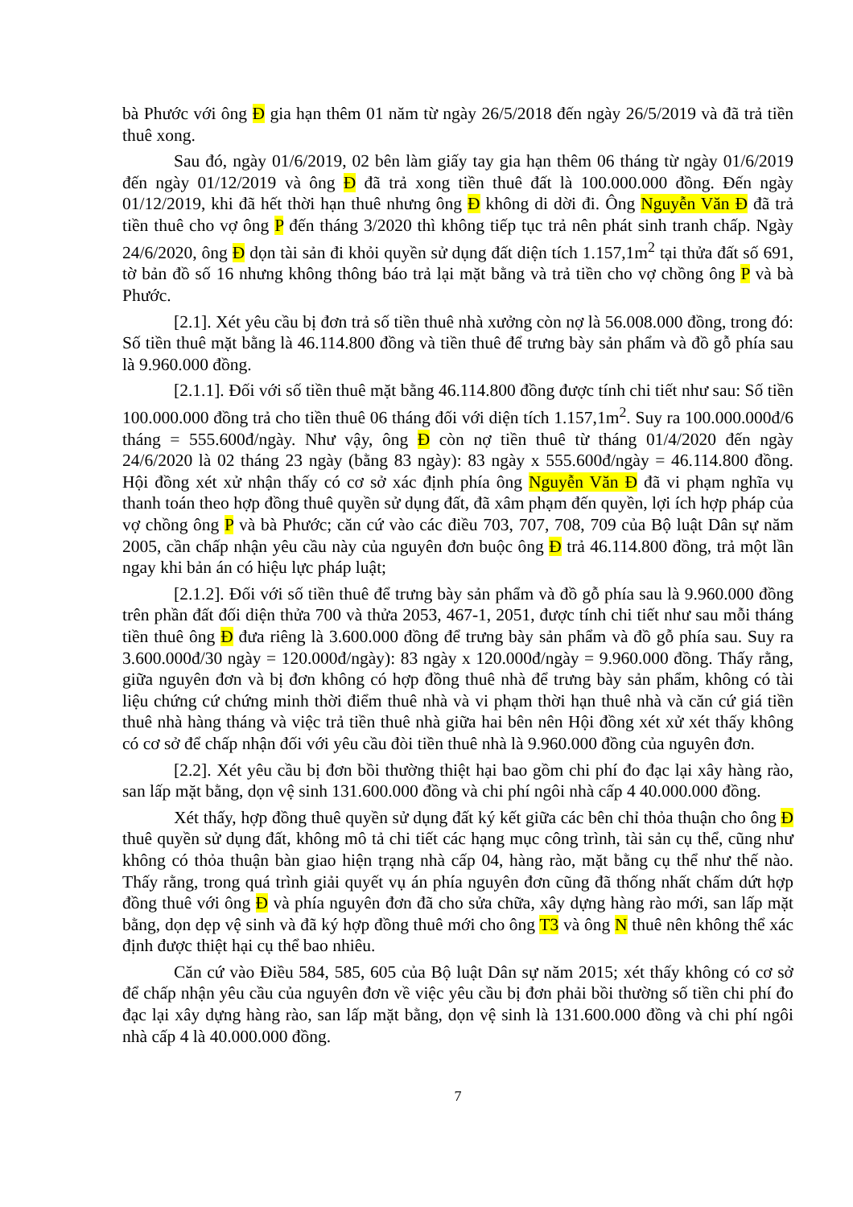bà Phước với ông Đ gia hạn thêm 01 năm từ ngày 26/5/2018 đến ngày 26/5/2019 và đã trả tiền thuê xong.
Sau đó, ngày 01/6/2019, 02 bên làm giấy tay gia hạn thêm 06 tháng từ ngày 01/6/2019 đến ngày 01/12/2019 và ông Đ đã trả xong tiền thuê đất là 100.000.000 đồng. Đến ngày 01/12/2019, khi đã hết thời hạn thuê nhưng ông Đ không di dời đi. Ông Nguyễn Văn Đ đã trả tiền thuê cho vợ ông P đến tháng 3/2020 thì không tiếp tục trả nên phát sinh tranh chấp. Ngày 24/6/2020, ông Đ dọn tài sản đi khỏi quyền sử dụng đất diện tích 1.157,1m<sup>2</sup> tại thửa đất số 691, tờ bản đồ số 16 nhưng không thông báo trả lại mặt bằng và trả tiền cho vợ chồng ông P và bà Phước.
[2.1]. Xét yêu cầu bị đơn trả số tiền thuê nhà xưởng còn nợ là 56.008.000 đồng, trong đó: Số tiền thuê mặt bằng là 46.114.800 đồng và tiền thuê để trưng bày sản phẩm và đồ gỗ phía sau là 9.960.000 đồng.
[2.1.1]. Đối với số tiền thuê mặt bằng 46.114.800 đồng được tính chi tiết như sau: Số tiền 100.000.000 đồng trả cho tiền thuê 06 tháng đối với diện tích 1.157,1m<sup>2</sup>. Suy ra 100.000.000đ/6 tháng = 555.600đ/ngày. Như vậy, ông Đ còn nợ tiền thuê từ tháng 01/4/2020 đến ngày 24/6/2020 là 02 tháng 23 ngày (bằng 83 ngày): 83 ngày x 555.600đ/ngày = 46.114.800 đồng. Hội đồng xét xử nhận thấy có cơ sở xác định phía ông Nguyễn Văn Đ đã vi phạm nghĩa vụ thanh toán theo hợp đồng thuê quyền sử dụng đất, đã xâm phạm đến quyền, lợi ích hợp pháp của vợ chồng ông P và bà Phước; căn cứ vào các điều 703, 707, 708, 709 của Bộ luật Dân sự năm 2005, cần chấp nhận yêu cầu này của nguyên đơn buộc ông Đ trả 46.114.800 đồng, trả một lần ngay khi bản án có hiệu lực pháp luật;
[2.1.2]. Đối với số tiền thuê để trưng bày sản phẩm và đồ gỗ phía sau là 9.960.000 đồng trên phần đất đối diện thửa 700 và thửa 2053, 467-1, 2051, được tính chi tiết như sau mỗi tháng tiền thuê ông Đ đưa riêng là 3.600.000 đồng để trưng bày sản phẩm và đồ gỗ phía sau. Suy ra 3.600.000đ/30 ngày = 120.000đ/ngày): 83 ngày x 120.000đ/ngày = 9.960.000 đồng. Thấy rằng, giữa nguyên đơn và bị đơn không có hợp đồng thuê nhà để trưng bày sản phẩm, không có tài liệu chứng cứ chứng minh thời điểm thuê nhà và vi phạm thời hạn thuê nhà và căn cứ giá tiền thuê nhà hàng tháng và việc trả tiền thuê nhà giữa hai bên nên Hội đồng xét xử xét thấy không có cơ sở để chấp nhận đối với yêu cầu đòi tiền thuê nhà là 9.960.000 đồng của nguyên đơn.
[2.2]. Xét yêu cầu bị đơn bồi thường thiệt hại bao gồm chi phí đo đạc lại xây hàng rào, san lấp mặt bằng, dọn vệ sinh 131.600.000 đồng và chi phí ngôi nhà cấp 4 40.000.000 đồng.
Xét thấy, hợp đồng thuê quyền sử dụng đất ký kết giữa các bên chỉ thỏa thuận cho ông Đ thuê quyền sử dụng đất, không mô tả chi tiết các hạng mục công trình, tài sản cụ thể, cũng như không có thỏa thuận bàn giao hiện trạng nhà cấp 04, hàng rào, mặt bằng cụ thể như thế nào. Thấy rằng, trong quá trình giải quyết vụ án phía nguyên đơn cũng đã thống nhất chấm dứt hợp đồng thuê với ông Đ và phía nguyên đơn đã cho sửa chữa, xây dựng hàng rào mới, san lấp mặt bằng, dọn dẹp vệ sinh và đã ký hợp đồng thuê mới cho ông T3 và ông N thuê nên không thể xác định được thiệt hại cụ thể bao nhiêu.
Căn cứ vào Điều 584, 585, 605 của Bộ luật Dân sự năm 2015; xét thấy không có cơ sở để chấp nhận yêu cầu của nguyên đơn về việc yêu cầu bị đơn phải bồi thường số tiền chi phí đo đạc lại xây dựng hàng rào, san lấp mặt bằng, dọn vệ sinh là 131.600.000 đồng và chi phí ngôi nhà cấp 4 là 40.000.000 đồng.
7